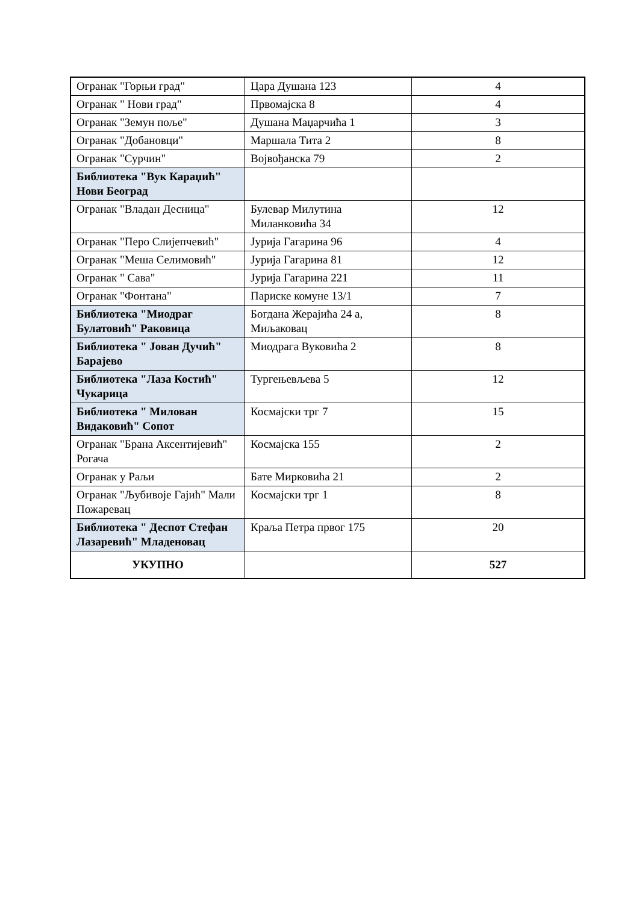| Огранак "Горњи град" | Цара Душана 123 | 4 |
| Огранак " Нови град" | Првомајска 8 | 4 |
| Огранак "Земун поље" | Душана Маџарчића 1 | 3 |
| Огранак "Добановци" | Маршала Тита 2 | 8 |
| Огранак "Сурчин" | Војвођанска 79 | 2 |
| Библиотека "Вук Караџић" Нови Београд | | |
| Огранак "Владан Десница" | Булевар Милутина Миланковића 34 | 12 |
| Огранак "Перо Слијепчевић" | Јурија Гагарина 96 | 4 |
| Огранак "Меша Селимовић" | Јурија Гагарина 81 | 12 |
| Огранак " Сава" | Јурија Гагарина 221 | 11 |
| Огранак "Фонтана" | Париске комуне 13/1 | 7 |
| Библиотека "Миодраг Булатовић" Раковица | Богдана Жерајића 24 а, Миљаковац | 8 |
| Библиотека " Јован Дучић" Барајево | Миодрага Вуковића 2 | 8 |
| Библиотека "Лаза Костић" Чукарица | Тургењевљева 5 | 12 |
| Библиотека " Милован Видаковић" Сопот | Космајски трг 7 | 15 |
| Огранак "Брана Аксентијевић" Рогача | Космајска 155 | 2 |
| Огранак у Раљи | Бате Мирковића 21 | 2 |
| Огранак "Љубивоје Гајић" Мали Пожаревац | Космајски трг 1 | 8 |
| Библиотека " Деспот Стефан Лазаревић" Младеновац | Краља Петра првог 175 | 20 |
| УКУПНО | | 527 |